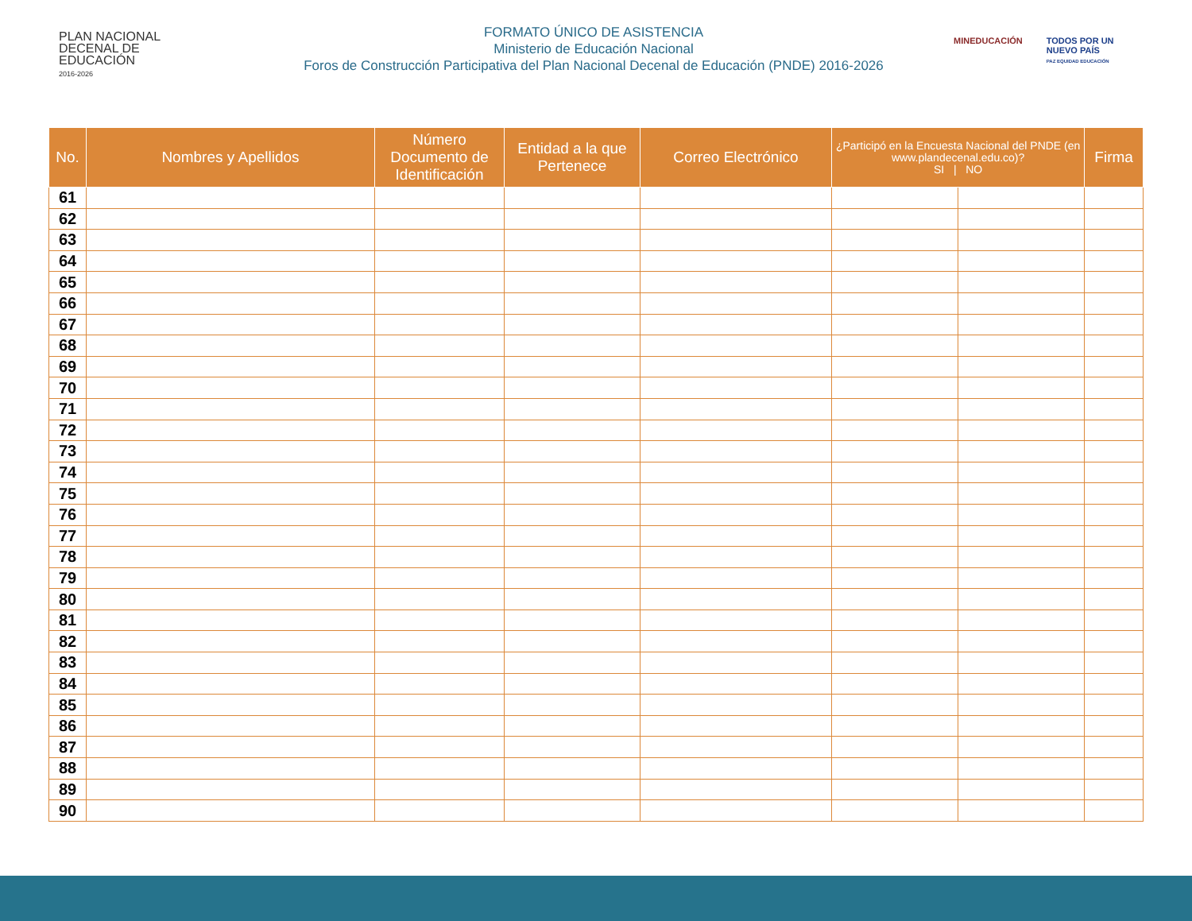PLAN NACIONAL
DECENAL DE
EDUCACIÓN
2016-2026
FORMATO ÚNICO DE ASISTENCIA
Ministerio de Educación Nacional
Foros de Construcción Participativa del Plan Nacional Decenal de Educación (PNDE) 2016-2026
MINEDUCACIÓN TODOS POR UN
NUEVO PAÍS
PAZ EQUIDAD EDUCACIÓN
| No. | Nombres y Apellidos | Número Documento de Identificación | Entidad a la que Pertenece | Correo Electrónico | ¿Participó en la Encuesta Nacional del PNDE (en www.plandecenal.edu.co)? SI / NO | | Firma |
| --- | --- | --- | --- | --- | --- | --- | --- |
| 61 | | | | | | | |
| 62 | | | | | | | |
| 63 | | | | | | | |
| 64 | | | | | | | |
| 65 | | | | | | | |
| 66 | | | | | | | |
| 67 | | | | | | | |
| 68 | | | | | | | |
| 69 | | | | | | | |
| 70 | | | | | | | |
| 71 | | | | | | | |
| 72 | | | | | | | |
| 73 | | | | | | | |
| 74 | | | | | | | |
| 75 | | | | | | | |
| 76 | | | | | | | |
| 77 | | | | | | | |
| 78 | | | | | | | |
| 79 | | | | | | | |
| 80 | | | | | | | |
| 81 | | | | | | | |
| 82 | | | | | | | |
| 83 | | | | | | | |
| 84 | | | | | | | |
| 85 | | | | | | | |
| 86 | | | | | | | |
| 87 | | | | | | | |
| 88 | | | | | | | |
| 89 | | | | | | | |
| 90 | | | | | | | |